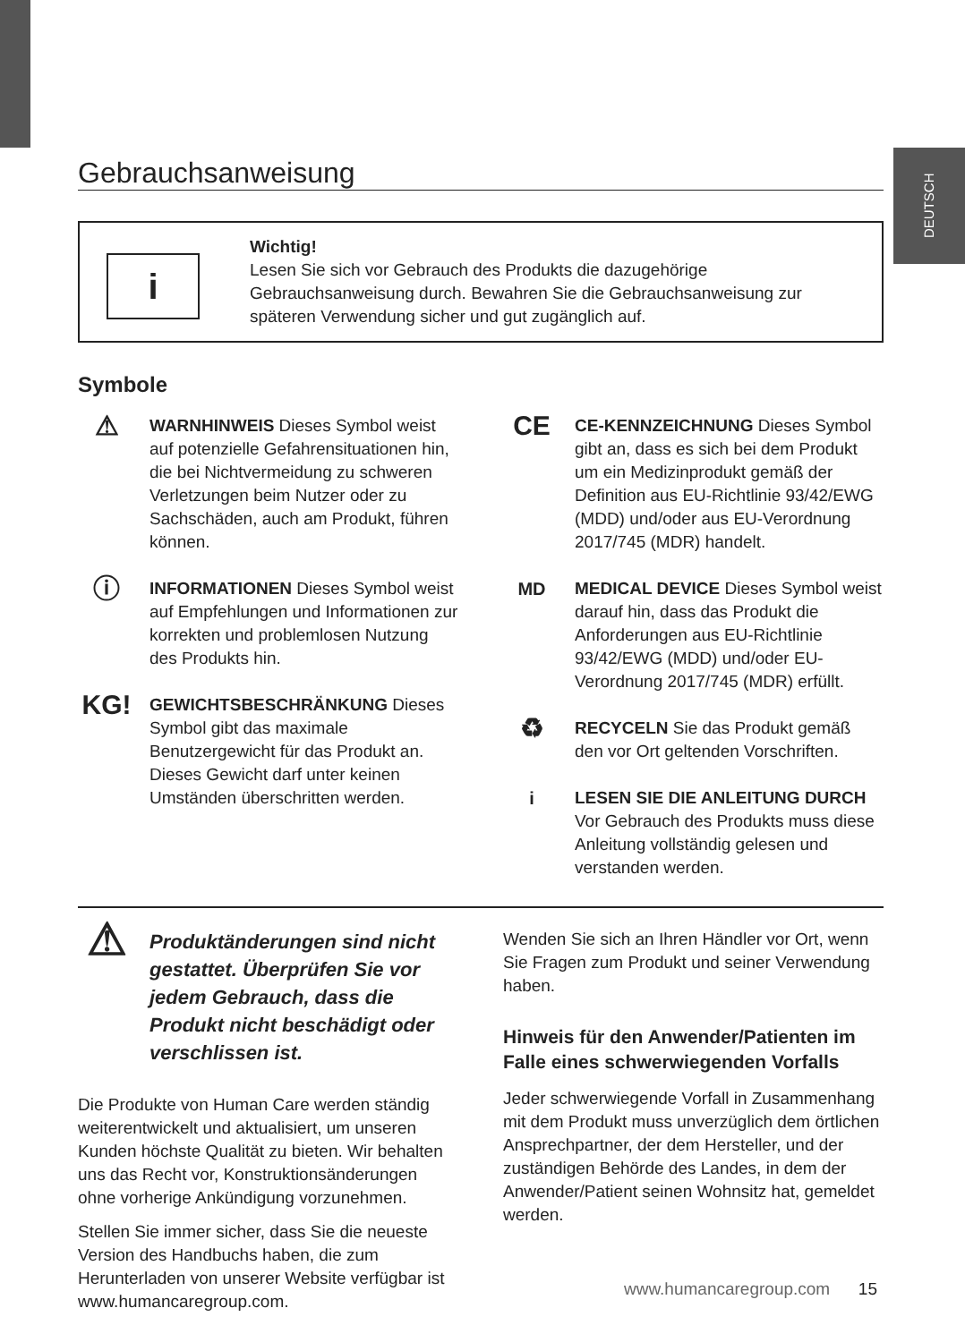DEUTSCH
Gebrauchsanweisung
i
Wichtig!
Lesen Sie sich vor Gebrauch des Produkts die dazugehörige Gebrauchsanweisung durch. Bewahren Sie die Gebrauchsanweisung zur späteren Verwendung sicher und gut zugänglich auf.
Symbole
⚠
WARNHINWEIS Dieses Symbol weist auf potenzielle Gefahrensituationen hin, die bei Nichtvermeidung zu schweren Verletzungen beim Nutzer oder zu Sachschäden, auch am Produkt, führen können.
ⓘ
INFORMATIONEN Dieses Symbol weist auf Empfehlungen und Informationen zur korrekten und problemlosen Nutzung des Produkts hin.
KG!
GEWICHTSBESCHRÄNKUNG Dieses Symbol gibt das maximale Benutzergewicht für das Produkt an. Dieses Gewicht darf unter keinen Umständen überschritten werden.
CE
CE-KENNZEICHNUNG Dieses Symbol gibt an, dass es sich bei dem Produkt um ein Medizinprodukt gemäß der Definition aus EU-Richtlinie 93/42/EWG (MDD) und/oder aus EU-Verordnung 2017/745 (MDR) handelt.
MD MEDICAL DEVICE Dieses Symbol weist darauf hin, dass das Produkt die Anforderungen aus EU-Richtlinie 93/42/EWG (MDD) und/oder EU-Verordnung 2017/745 (MDR) erfüllt.
♻
RECYCELN Sie das Produkt gemäß den vor Ort geltenden Vorschriften.
i LESEN SIE DIE ANLEITUNG DURCH Vor Gebrauch des Produkts muss diese Anleitung vollständig gelesen und verstanden werden.
⚠
Produktänderungen sind nicht gestattet. Überprüfen Sie vor jedem Gebrauch, dass die Produkt nicht beschädigt oder verschlissen ist.
Die Produkte von Human Care werden ständig weiterentwickelt und aktualisiert, um unseren Kunden höchste Qualität zu bieten. Wir behalten uns das Recht vor, Konstruktionsänderungen ohne vorherige Ankündigung vorzunehmen.
Stellen Sie immer sicher, dass Sie die neueste Version des Handbuchs haben, die zum Herunterladen von unserer Website verfügbar ist www.humancaregroup.com.
Wenden Sie sich an Ihren Händler vor Ort, wenn Sie Fragen zum Produkt und seiner Verwendung haben.
Hinweis für den Anwender/Patienten im Falle eines schwerwiegenden Vorfalls
Jeder schwerwiegende Vorfall in Zusammenhang mit dem Produkt muss unverzüglich dem örtlichen Ansprechpartner, der dem Hersteller, und der zuständigen Behörde des Landes, in dem der Anwender/Patient seinen Wohnsitz hat, gemeldet werden.
www.humancaregroup.com 15